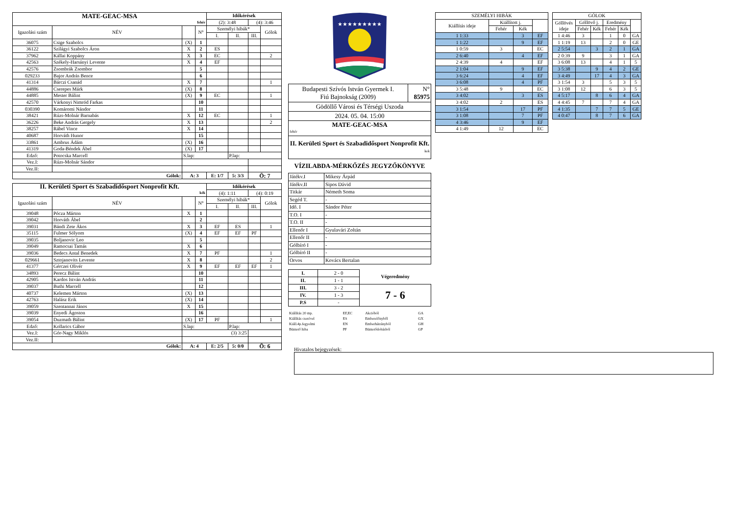| MATE-GEAC-MSA | | | | Időkérések | | | |
| fehér | | | | (2): 3:48 | | (4): 3:46 | |
| Igazolási szám | NÉV | | N° | Személyi hibák* | | | Gólok |
| | | | | I. | II. | III. | |
| 36075 | Csige Szabolcs | (X) | 1 | | | | |
| 36122 | Szilágyi Szabolcs Áron | X | 2 | ES | | | |
| 37962 | Kállai Koppány | X | 3 | EC | | | 2 |
| 42563 | Székely-Harsányi Levente | X | 4 | EF | | | |
| 42576 | Zsombrák Zsombor | | 5 | | | | |
| 029233 | Bajor András Bence | | 6 | | | | |
| 41314 | Bárczi Csanád | X | 7 | | | | 1 |
| 44886 | Cserepes Márk | (X) | 8 | | | | |
| 44885 | Mester Bálint | (X) | 9 | EC | | | 1 |
| 42570 | Várkonyi Nimród Farkas | | 10 | | | | |
| 030390 | Komáromi Nándor | | 11 | | | | |
| 38421 | Rúzs-Molnár Barnabás | X | 12 | EC | | | 1 |
| 36226 | Beke András Gergely | X | 13 | | | | 2 |
| 38257 | Rábel Vince | X | 14 | | | | |
| 40687 | Horváth Hunor | | 15 | | | | |
| 33861 | Ambrus Ádám | (X) | 16 | | | | |
| 41319 | Goda-Béndek Ábel | (X) | 17 | | | | |
| Edző: | Potocska Marcell | S.lap: | | | P.lap: | | |
| Vez.I: | Rúzs-Molnár Sándor | | | | | | |
| Vez.II: | | | | | | | |
| Gólok: | | A: 3 | | E: 1/7 | 5: 3/3 | Ö: 7 | |
| II. Kerületi Sport és Szabadidősport Nonprofit Kft. | | | | Időkérések | | | |
| kék | | | | (4): 1:11 | | (4): 0:19 | |
| Igazolási szám | NÉV | | N° | Személyi hibák* | | | Gólok |
| | | | | I. | II. | III. | |
| 39048 | Pócza Márton | X | 1 | | | | |
| 39042 | Horváth Ábel | | 2 | | | | |
| 39031 | Bándi Zete Ákos | X | 3 | EF | ES | | 1 |
| 35115 | Fulmer Sólyom | (X) | 4 | EF | EF | PF | |
| 39035 | Boljanovic Leo | | 5 | | | | |
| 39049 | Ramocsai Tamás | X | 6 | | | | |
| 39036 | Bedecs Antal Benedek | X | 7 | PF | | | 1 |
| 029661 | Sztojanovits Levente | X | 8 | | | | 2 |
| 41377 | Gérczei Olivér | X | 9 | EF | EF | EF | 1 |
| 34893 | Perecz Bálint | | 10 | | | | |
| 42905 | Kardos István András | | 11 | | | | |
| 39037 | Buthi Marcell | | 12 | | | | |
| 40737 | Kelemen Márton | (X) | 13 | | | | |
| 42763 | Halász Erik | (X) | 14 | | | | |
| 39059 | Szentannai János | X | 15 | | | | |
| 39039 | Enyedi Ágoston | | 16 | | | | |
| 39054 | Duzmath Bálint | (X) | 17 | PF | | | 1 |
| Edző: | Kollarics Gábor | S.lap: | | | P.lap: | | |
| Vez.I: | Gór-Nagy Miklós | (3) 3:25 | | | | | |
| Vez.II: | | | | | | | |
| Gólok: | | A: 4 | | E: 2/5 | 5: 0/0 | Ö: 6 | |
★★★★★★★★★
| Budapesti Szívós István Gyermek I. Fiú Bajnokság (2009) | N° 85975 |
| Gödöllő Városi és Térségi Uszoda | |
| 2024. 05. 04. 15:00 | |
| MATE-GEAC-MSA fehér | |
| II. Kerületi Sport és Szabadidősport Nonprofit Kft. kek | |
VÍZILABDA-MÉRKŐZÉS JEGYZŐKÖNYVE
| Játékv.I | Mikesy Árpád |
| Játékv.II | Sipos Dávid |
| Titkár | Németh Soma |
| Segéd T. | - |
| Idő. I | Sándor Péter |
| T.O. I | - |
| T.O. II | - |
| Ellenőr I | Gyulavári Zoltán |
| Ellenőr II | - |
| Gólbíró I | - |
| Gólbíró II | - |
| Orvos | Kovács Bertalan |
| I. | 2 - 0 | Végeredmény |
| II. | 1 - 1 | |
| III. | 3 - 2 | 7 - 6 |
| IV. | 1 - 3 | |
| P.S | - | |
| Kiállítás 20 mp. | EF,EC | Akcióból | GA |
| Kiállítás cserével | ES | Emberelőnyből | GX |
| Kiáll.4p.fegyelmi | EN | Emberhátrányból | GH |
| Büntető hiba | PF | Büntetődobásból | GP |
| SZEMÉLYI HIBÁK | | | |
| Kiállítás ideje | Kiállított j. | | |
| | Fehér | Kék | |
| 1 1:33 | | 3 | EF |
| 1 1:22 | | 9 | EF |
| 1 0:59 | 3 | | EC |
| 2 6:40 | | 4 | EF |
| 2 4:39 | 4 | | EF |
| 2 1:04 | | 9 | EF |
| 3 6:24 | | 4 | EF |
| 3 6:08 | | 4 | PF |
| 3 5:48 | 9 | | EC |
| 3 4:02 | | 3 | ES |
| 3 4:02 | 2 | | ES |
| 3 1:54 | | 17 | PF |
| 3 1:08 | | 7 | PF |
| 4 3:46 | | 9 | EF |
| 4 1:49 | 12 | | EC |
| GÓLOK | | | | | |
| Góllövés ideje | Góllövő j. | | Eredmény | | |
| | Fehér | Kék | Fehér | Kék | |
| 1 4:46 | 3 | | 1 | 0 | GA |
| 1 1:19 | 13 | | 2 | 0 | GE |
| 2 5:54 | | 3 | 2 | 1 | GA |
| 2 0:39 | 9 | | 3 | 1 | GA |
| 3 6:08 | 13 | | 4 | 1 | 5 |
| 3 5:38 | | 9 | 4 | 2 | GE |
| 3 4:49 | | 17 | 4 | 3 | GA |
| 3 1:54 | 3 | | 5 | 3 | 5 |
| 3 1:08 | 12 | | 6 | 3 | 5 |
| 4 5:17 | | 8 | 6 | 4 | GA |
| 4 4:45 | 7 | | 7 | 4 | GA |
| 4 1:35 | | 7 | 7 | 5 | GE |
| 4 0:47 | | 8 | 7 | 6 | GA |
Hivatalos bejegyzések: